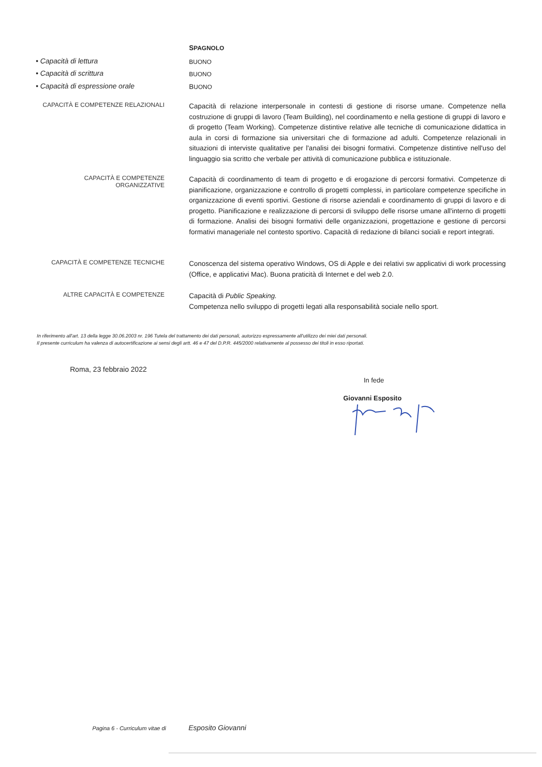SPAGNOLO
• Capacità di lettura
BUONO
• Capacità di scrittura
BUONO
• Capacità di espressione orale
BUONO
CAPACITÀ E COMPETENZE RELAZIONALI
Capacità di relazione interpersonale in contesti di gestione di risorse umane. Competenze nella costruzione di gruppi di lavoro (Team Building), nel coordinamento e nella gestione di gruppi di lavoro e di progetto (Team Working). Competenze distintive relative alle tecniche di comunicazione didattica in aula in corsi di formazione sia universitari che di formazione ad adulti. Competenze relazionali in situazioni di interviste qualitative per l'analisi dei bisogni formativi. Competenze distintive nell'uso del linguaggio sia scritto che verbale per attività di comunicazione pubblica e istituzionale.
CAPACITÀ E COMPETENZE
ORGANIZZATIVE
Capacità di coordinamento di team di progetto e di erogazione di percorsi formativi. Competenze di pianificazione, organizzazione e controllo di progetti complessi, in particolare competenze specifiche in organizzazione di eventi sportivi. Gestione di risorse aziendali e coordinamento di gruppi di lavoro e di progetto. Pianificazione e realizzazione di percorsi di sviluppo delle risorse umane all'interno di progetti di formazione. Analisi dei bisogni formativi delle organizzazioni, progettazione e gestione di percorsi formativi manageriale nel contesto sportivo. Capacità di redazione di bilanci sociali e report integrati.
CAPACITÀ E COMPETENZE TECNICHE
Conoscenza del sistema operativo Windows, OS di Apple e dei relativi sw applicativi di work processing (Office, e applicativi Mac). Buona praticità di Internet e del web 2.0.
ALTRE CAPACITÀ E COMPETENZE
Capacità di Public Speaking.
Competenza nello sviluppo di progetti legati alla responsabilità sociale nello sport.
In riferimento all'art. 13 della legge 30.06.2003 nr. 196 Tutela del trattamento dei dati personali, autorizzo espressamente all'utilizzo dei miei dati personali.
Il presente curriculum ha valenza di autocertificazione ai sensi degli artt. 46 e 47 del D.P.R. 445/2000 relativamente al possesso dei titoli in esso riportati.
Roma, 23 febbraio 2022
In fede
Giovanni Esposito
Pagina 6 - Curriculum vitae di
Esposito Giovanni